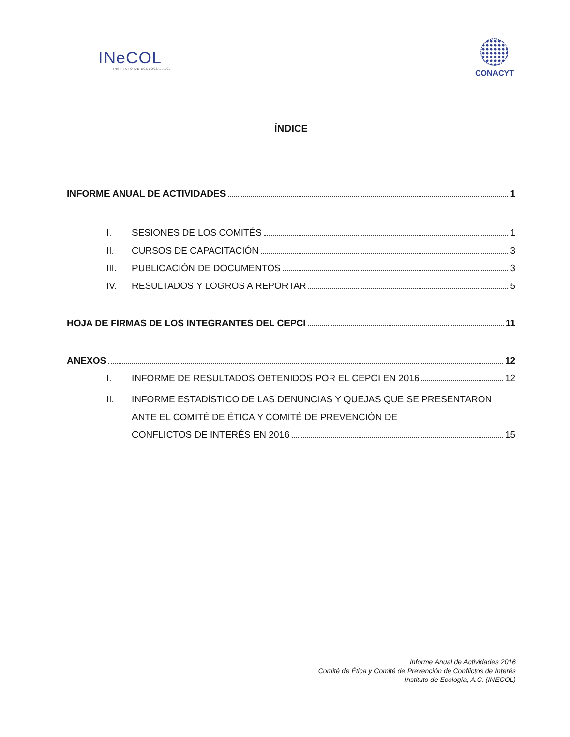INeCOL
INSTITUTO DE ECOLOGÍA, A.C.
CONACYT
ÍNDICE
INFORME ANUAL DE ACTIVIDADES 1
I. SESIONES DE LOS COMITÉS 1
II. CURSOS DE CAPACITACIÓN 3
III. PUBLICACIÓN DE DOCUMENTOS 3
IV. RESULTADOS Y LOGROS A REPORTAR 5
HOJA DE FIRMAS DE LOS INTEGRANTES DEL CEPCI 11
ANEXOS 12
I. INFORME DE RESULTADOS OBTENIDOS POR EL CEPCI EN 2016 12
II. INFORME ESTADÍSTICO DE LAS DENUNCIAS Y QUEJAS QUE SE PRESENTARON ANTE EL COMITÉ DE ÉTICA Y COMITÉ DE PREVENCIÓN DE
CONFLICTOS DE INTERÉS EN 2016 15
Informe Anual de Actividades 2016
Comité de Ética y Comité de Prevención de Conflictos de Interés
Instituto de Ecología, A.C. (INECOL)